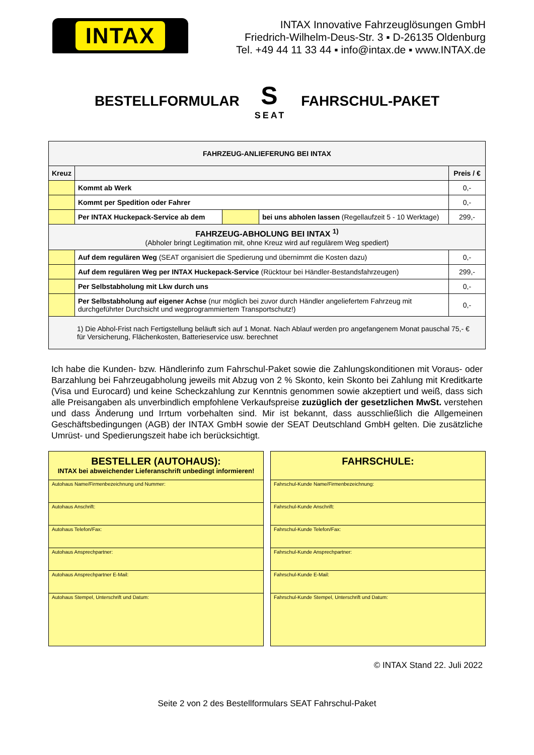INTAX
INTAX Innovative Fahrzeuglösungen GmbH
Friedrich-Wilhelm-Deus-Str. 3 ▪ D-26135 Oldenburg
Tel. +49 44 11 33 44 ▪ info@intax.de ▪ www.INTAX.de
BESTELLFORMULAR
S
SEAT
FAHRSCHUL-PAKET
| FAHRZEUG-ANLIEFERUNG BEI INTAX | | | | |
| --- | --- | --- | --- | --- |
| Kreuz | | | | Preis / € |
| | Kommt ab Werk | | | 0,- |
| | Kommt per Spedition oder Fahrer | | | 0,- |
| | Per INTAX Huckepack-Service ab dem | | bei uns abholen lassen (Regellaufzeit 5 - 10 Werktage) | 299,- |
| FAHRZEUG-ABHOLUNG BEI INTAX <sup>1)</sup> (Abholer bringt Legitimation mit, ohne Kreuz wird auf regulärem Weg spediert) | | | | |
| | Auf dem regulären Weg (SEAT organisiert die Spedierung und übernimmt die Kosten dazu) | | | 0,- |
| | Auf dem regulären Weg per INTAX Huckepack-Service (Rücktour bei Händler-Bestandsfahrzeugen) | | | 299,- |
| | Per Selbstabholung mit Lkw durch uns | | | 0,- |
| | Per Selbstabholung auf eigener Achse (nur möglich bei zuvor durch Händler angeliefertem Fahrzeug mit durchgeführter Durchsicht und wegprogrammiertem Transportschutz!) | | | 0,- |
| 1) Die Abhol-Frist nach Fertigstellung beläuft sich auf 1 Monat. Nach Ablauf werden pro angefangenem Monat pauschal 75,- € für Versicherung, Flächenkosten, Batterieservice usw. berechnet | | | | |
Ich habe die Kunden- bzw. Händlerinfo zum Fahrschul-Paket sowie die Zahlungskonditionen mit Voraus- oder Barzahlung bei Fahrzeugabholung jeweils mit Abzug von 2 % Skonto, kein Skonto bei Zahlung mit Kreditkarte (Visa und Eurocard) und keine Scheckzahlung zur Kenntnis genommen sowie akzeptiert und weiß, dass sich alle Preisangaben als unverbindlich empfohlene Verkaufspreise zuzüglich der gesetzlichen MwSt. verstehen und dass Änderung und Irrtum vorbehalten sind. Mir ist bekannt, dass ausschließlich die Allgemeinen Geschäftsbedingungen (AGB) der INTAX GmbH sowie der SEAT Deutschland GmbH gelten. Die zusätzliche Umrüst- und Spedierungszeit habe ich berücksichtigt.
BESTELLER (AUTOHAUS):
INTAX bei abweichender Lieferanschrift unbedingt informieren!
Autohaus Name/Firmenbezeichnung und Nummer:
Autohaus Anschrift:
Autohaus Telefon/Fax:
Autohaus Ansprechpartner:
Autohaus Ansprechpartner E-Mail:
Autohaus Stempel, Unterschrift und Datum:
FAHRSCHULE:
Fahrschul-Kunde Name/Firmenbezeichnung:
Fahrschul-Kunde Anschrift:
Fahrschul-Kunde Telefon/Fax:
Fahrschul-Kunde Ansprechpartner:
Fahrschul-Kunde E-Mail:
Fahrschul-Kunde Stempel, Unterschrift und Datum:
© INTAX Stand 22. Juli 2022
Seite 2 von 2 des Bestellformulars SEAT Fahrschul-Paket